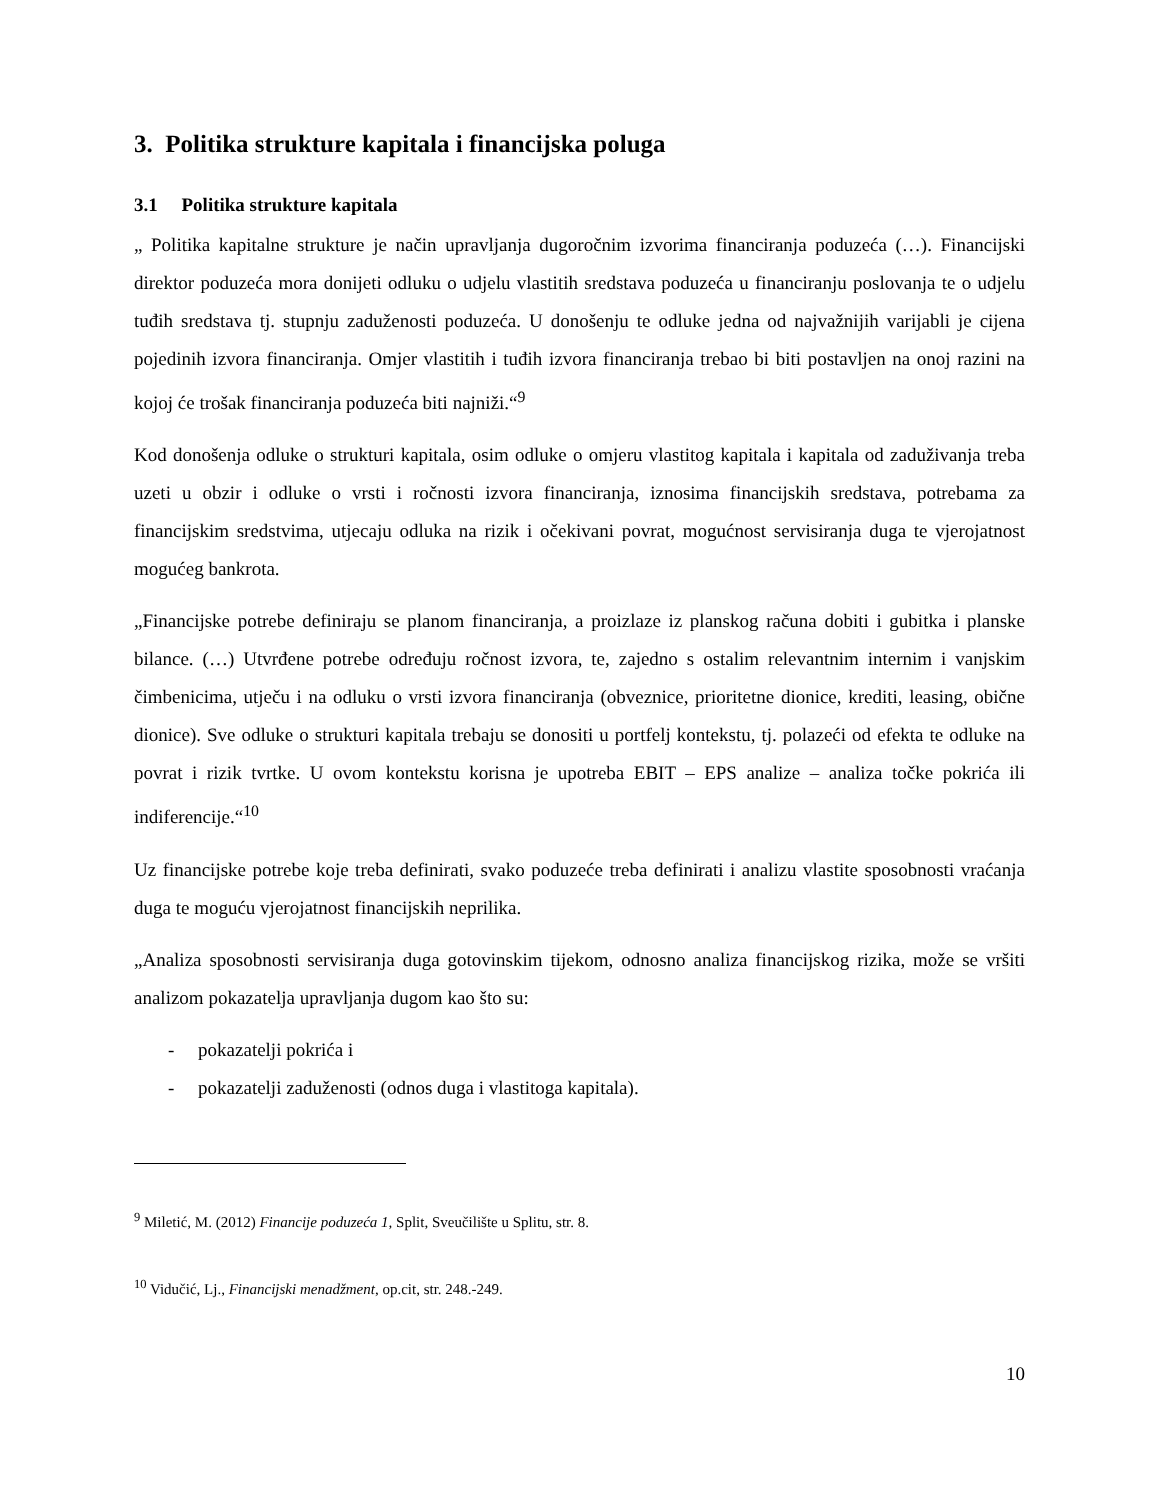3. Politika strukture kapitala i financijska poluga
3.1 Politika strukture kapitala
„ Politika kapitalne strukture je način upravljanja dugoročnim izvorima financiranja poduzeća (…). Financijski direktor poduzeća mora donijeti odluku o udjelu vlastitih sredstava poduzeća u financiranju poslovanja te o udjelu tuđih sredstava tj. stupnju zaduženosti poduzeća. U donošenju te odluke jedna od najvažnijih varijabli je cijena pojedinih izvora financiranja. Omjer vlastitih i tuđih izvora financiranja trebao bi biti postavljen na onoj razini na kojoj će trošak financiranja poduzeća biti najniži.“<sup>9</sup>
Kod donošenja odluke o strukturi kapitala, osim odluke o omjeru vlastitog kapitala i kapitala od zaduživanja treba uzeti u obzir i odluke o vrsti i ročnosti izvora financiranja, iznosima financijskih sredstava, potrebama za financijskim sredstvima, utjecaju odluka na rizik i očekivani povrat, mogućnost servisiranja duga te vjerojatnost mogućeg bankrota.
„Financijske potrebe definiraju se planom financiranja, a proizlaze iz planskog računa dobiti i gubitka i planske bilance. (…) Utvrđene potrebe određuju ročnost izvora, te, zajedno s ostalim relevantnim internim i vanjskim čimbenicima, utječu i na odluku o vrsti izvora financiranja (obveznice, prioritetne dionice, krediti, leasing, obične dionice). Sve odluke o strukturi kapitala trebaju se donositi u portfelj kontekstu, tj. polazeći od efekta te odluke na povrat i rizik tvrtke. U ovom kontekstu korisna je upotreba EBIT – EPS analize – analiza točke pokrića ili indiferencije.“<sup>10</sup>
Uz financijske potrebe koje treba definirati, svako poduzeće treba definirati i analizu vlastite sposobnosti vraćanja duga te moguću vjerojatnost financijskih neprilika.
„Analiza sposobnosti servisiranja duga gotovinskim tijekom, odnosno analiza financijskog rizika, može se vršiti analizom pokazatelja upravljanja dugom kao što su:
- pokazatelji pokrića i
- pokazatelji zaduženosti (odnos duga i vlastitoga kapitala).
<sup>9</sup> Miletić, M. (2012) Financije poduzeća 1, Split, Sveučilište u Splitu, str. 8.
<sup>10</sup> Vidučić, Lj., Financijski menadžment, op.cit, str. 248.-249.
10